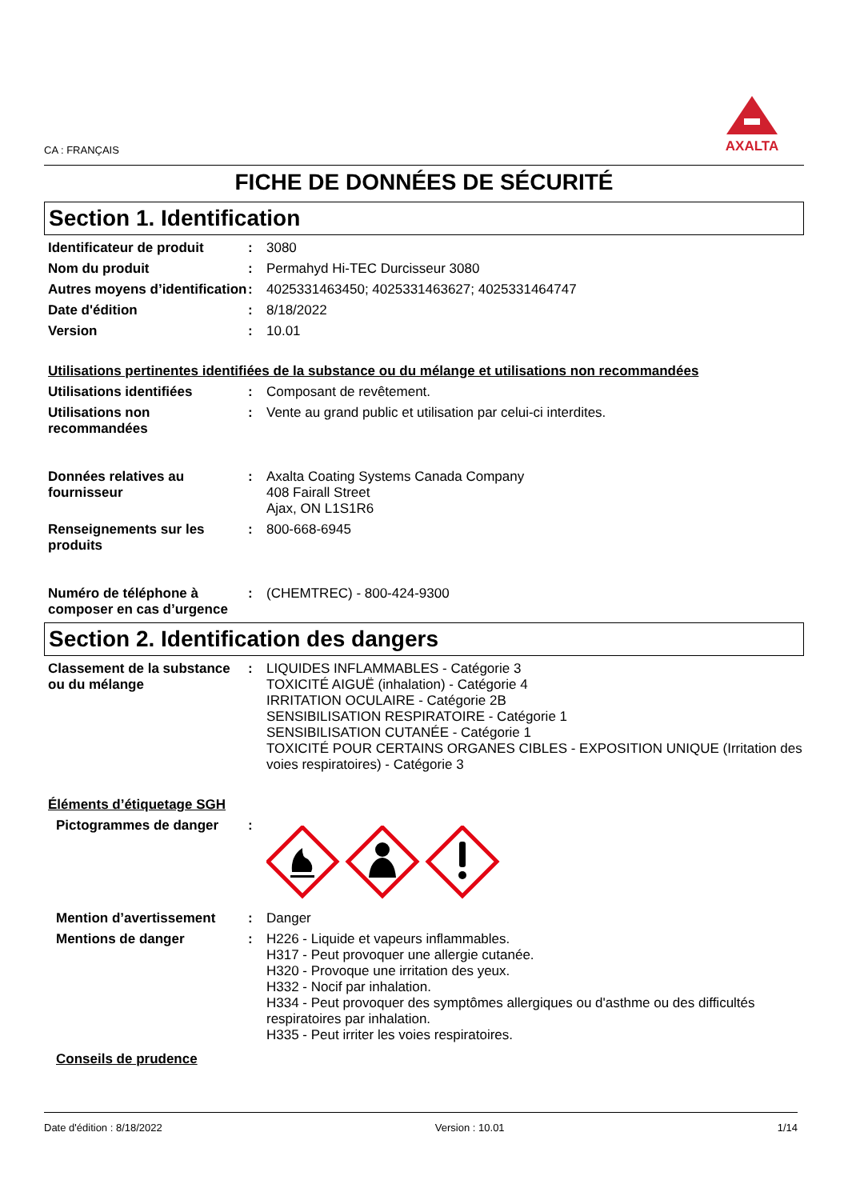AXALTA
CA : FRANÇAIS
FICHE DE DONNÉES DE SÉCURITÉ
Section 1. Identification
Identificateur de produit
: 3080
Nom du produit : Permahyd Hi-TEC Durcisseur 3080
Autres moyens d’identification
: 4025331463450; 4025331463627; 4025331464747
Date d'édition : 8/18/2022
Version : 10.01
Utilisations pertinentes identifiées de la substance ou du mélange et utilisations non recommandées
Utilisations identifiées : Composant de revêtement.
Utilisations non recommandées
: Vente au grand public et utilisation par celui-ci interdites.
Données relatives au fournisseur
: Axalta Coating Systems Canada Company
408 Fairall Street
Ajax, ON L1S1R6
Renseignements sur les produits
: 800-668-6945
Numéro de téléphone à composer en cas d’urgence
: (CHEMTREC) - 800-424-9300
Section 2. Identification des dangers
Classement de la substance ou du mélange
: LIQUIDES INFLAMMABLES - Catégorie 3
TOXICITÉ AIGUË (inhalation) - Catégorie 4
IRRITATION OCULAIRE - Catégorie 2B
SENSIBILISATION RESPIRATOIRE - Catégorie 1
SENSIBILISATION CUTANÉE - Catégorie 1
TOXICITÉ POUR CERTAINS ORGANES CIBLES - EXPOSITION UNIQUE (Irritation des voies respiratoires) - Catégorie 3
Éléments d’étiquetage SGH
Pictogrammes de danger :
Mention d’avertissement : Danger
Mentions de danger : H226 - Liquide et vapeurs inflammables.
H317 - Peut provoquer une allergie cutanée.
H320 - Provoque une irritation des yeux.
H332 - Nocif par inhalation.
H334 - Peut provoquer des symptômes allergiques ou d'asthme ou des difficultés respiratoires par inhalation.
H335 - Peut irriter les voies respiratoires.
Conseils de prudence
Date d'édition : 8/18/2022 Version : 10.01 1/14